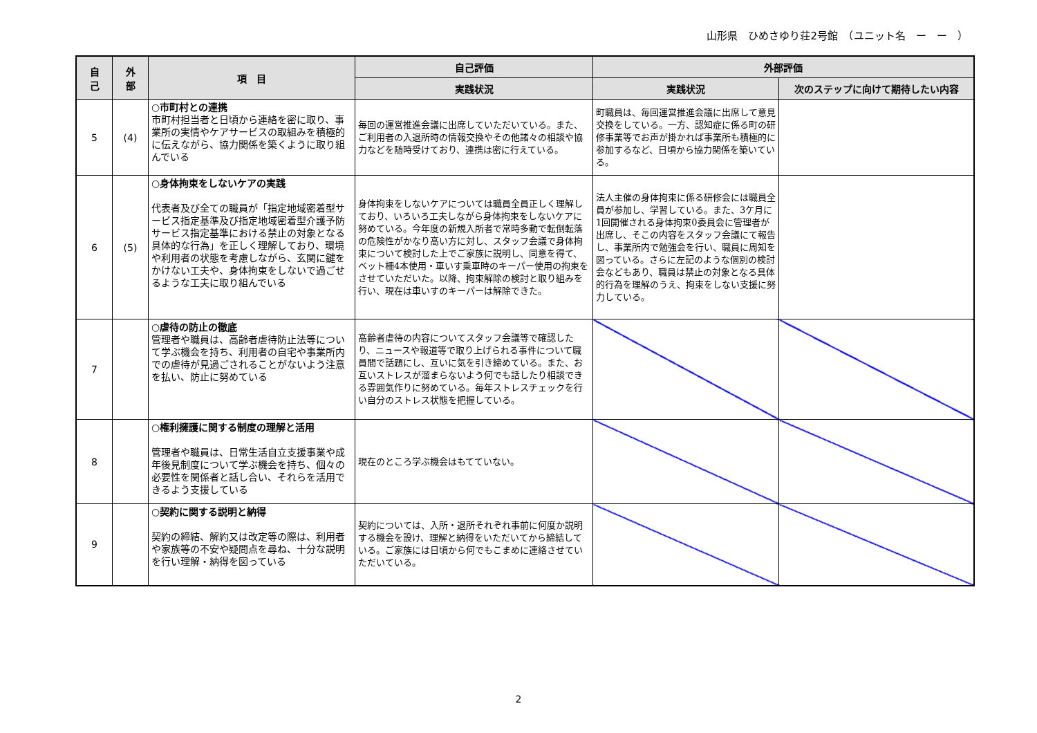山形県　ひめさゆり荘2号館　（ユニット名　ー　ー　）
| 自 己 | 外 部 | 項 目 | 自己評価 | 外部評価 | |
| --- | --- | --- | --- | --- | --- |
| | | | 実践状況 | 実践状況 | 次のステップに向けて期待したい内容 |
| 5 | (4) | ○市町村との連携 市町村担当者と日頃から連絡を密に取り、事業所の実情やケアサービスの取組みを積極的に伝えながら、協力関係を築くように取り組んでいる | 毎回の運営推進会議に出席していただいている。また、ご利用者の入退所時の情報交換やその他諸々の相談や協力などを随時受けており、連携は密に行えている。 | 町職員は、毎回運営推進会議に出席して意見交換をしている。一方、認知症に係る町の研修事業等でお声が掛かれば事業所も積極的に参加するなど、日頃から協力関係を築いている。 | |
| 6 | (5) | ○身体拘束をしないケアの実践 代表者及び全ての職員が「指定地域密着型サービス指定基準及び指定地域密着型介護予防サービス指定基準における禁止の対象となる具体的な行為」を正しく理解しており、環境や利用者の状態を考慮しながら、玄関に鍵をかけない工夫や、身体拘束をしないで過ごせるような工夫に取り組んでいる | 身体拘束をしないケアについては職員全員正しく理解しており、いろいろ工夫しながら身体拘束をしないケアに努めている。今年度の新規入所者で常時多動で転倒転落の危険性がかなり高い方に対し、スタッフ会議で身体拘束について検討した上でご家族に説明し、同意を得て、ベット柵4本使用・車いす乗車時のキーパー使用の拘束をさせていただいた。以降、拘束解除の検討と取り組みを行い、現在は車いすのキーパーは解除できた。 | 法人主催の身体拘束に係る研修会には職員全員が参加し、学習している。また、3ケ月に1回開催される身体拘束0委員会に管理者が出席し、そこの内容をスタッフ会議にて報告し、事業所内で勉強会を行い、職員に周知を図っている。さらに左記のような個別の検討会などもあり、職員は禁止の対象となる具体的行為を理解のうえ、拘束をしない支援に努力している。 | |
| 7 | | ○虐待の防止の徹底 管理者や職員は、高齢者虐待防止法等について学ぶ機会を持ち、利用者の自宅や事業所内での虐待が見過ごされることがないよう注意を払い、防止に努めている | 高齢者虐待の内容についてスタッフ会議等で確認したり、ニュースや報道等で取り上げられる事件について職員間で話題にし、互いに気を引き締めている。また、お互いストレスが溜まらないよう何でも話したり相談できる雰囲気作りに努めている。毎年ストレスチェックを行い自分のストレス状態を把握している。 | | |
| 8 | | ○権利擁護に関する制度の理解と活用 管理者や職員は、日常生活自立支援事業や成年後見制度について学ぶ機会を持ち、個々の必要性を関係者と話し合い、それらを活用できるよう支援している | 現在のところ学ぶ機会はもてていない。 | | |
| 9 | | ○契約に関する説明と納得 契約の締結、解約又は改定等の際は、利用者や家族等の不安や疑問点を尋ね、十分な説明を行い理解・納得を図っている | 契約については、入所・退所それぞれ事前に何度か説明する機会を設け、理解と納得をいただいてから締結している。ご家族には日頃から何でもこまめに連絡させていただいている。 | | |
2